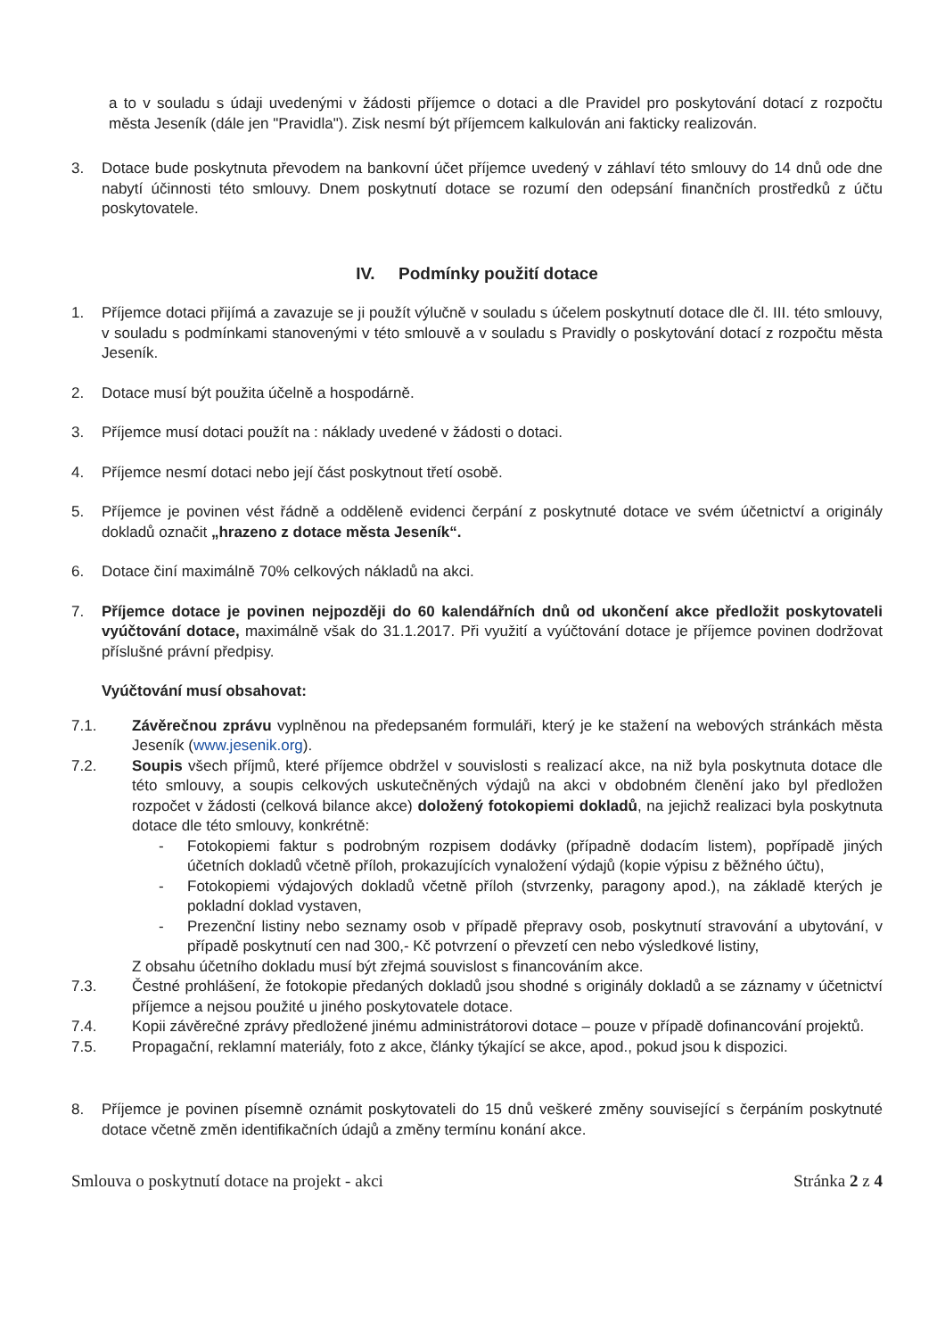a to v souladu s údaji uvedenými v žádosti příjemce o dotaci a dle Pravidel pro poskytování dotací z rozpočtu města Jeseník (dále jen "Pravidla"). Zisk nesmí být příjemcem kalkulován ani fakticky realizován.
3. Dotace bude poskytnuta převodem na bankovní účet příjemce uvedený v záhlaví této smlouvy do 14 dnů ode dne nabytí účinnosti této smlouvy. Dnem poskytnutí dotace se rozumí den odepsání finančních prostředků z účtu poskytovatele.
IV. Podmínky použití dotace
1. Příjemce dotaci přijímá a zavazuje se ji použít výlučně v souladu s účelem poskytnutí dotace dle čl. III. této smlouvy, v souladu s podmínkami stanovenými v této smlouvě a v souladu s Pravidly o poskytování dotací z rozpočtu města Jeseník.
2. Dotace musí být použita účelně a hospodárně.
3. Příjemce musí dotaci použít na : náklady uvedené v žádosti o dotaci.
4. Příjemce nesmí dotaci nebo její část poskytnout třetí osobě.
5. Příjemce je povinen vést řádně a odděleně evidenci čerpání z poskytnuté dotace ve svém účetnictví a originály dokladů označit „hrazeno z dotace města Jeseník“.
6. Dotace činí maximálně 70% celkových nákladů na akci.
7. Příjemce dotace je povinen nejpozději do 60 kalendářních dnů od ukončení akce předložit poskytovateli vyúčtování dotace, maximálně však do 31.1.2017. Při využití a vyúčtování dotace je příjemce povinen dodržovat příslušné právní předpisy.
Vyúčtování musí obsahovat:
7.1. Závěrečnou zprávu vyplněnou na předepsaném formuláři, který je ke stažení na webových stránkách města Jeseník (www.jesenik.org).
7.2. Soupis všech příjmů, které příjemce obdržel v souvislosti s realizací akce, na niž byla poskytnuta dotace dle této smlouvy, a soupis celkových uskutečněných výdajů na akci v obdobném členění jako byl předložen rozpočet v žádosti (celková bilance akce) doložený fotokopiemi dokladů, na jejichž realizaci byla poskytnuta dotace dle této smlouvy, konkrétně:
- Fotokopiemi faktur s podrobným rozpisem dodávky (případně dodacím listem), popřípadě jiných účetních dokladů včetně příloh, prokazujících vynaložení výdajů (kopie výpisu z běžného účtu),
- Fotokopiemi výdajových dokladů včetně příloh (stvrzenky, paragony apod.), na základě kterých je pokladní doklad vystaven,
- Prezenční listiny nebo seznamy osob v případě přepravy osob, poskytnutí stravování a ubytování, v případě poskytnutí cen nad 300,- Kč potvrzení o převzetí cen nebo výsledkové listiny,
Z obsahu účetního dokladu musí být zřejmá souvislost s financováním akce.
7.3. Čestné prohlášení, že fotokopie předaných dokladů jsou shodné s originály dokladů a se záznamy v účetnictví příjemce a nejsou použité u jiného poskytovatele dotace.
7.4. Kopii závěrečné zprávy předložené jinému administrátorovi dotace – pouze v případě dofinancování projektů.
7.5. Propagační, reklamní materiály, foto z akce, články týkající se akce, apod., pokud jsou k dispozici.
8. Příjemce je povinen písemně oznámit poskytovateli do 15 dnů veškeré změny související s čerpáním poskytnuté dotace včetně změn identifikačních údajů a změny termínu konání akce.
Smlouva o poskytnutí dotace na projekt - akci Stránka 2 z 4